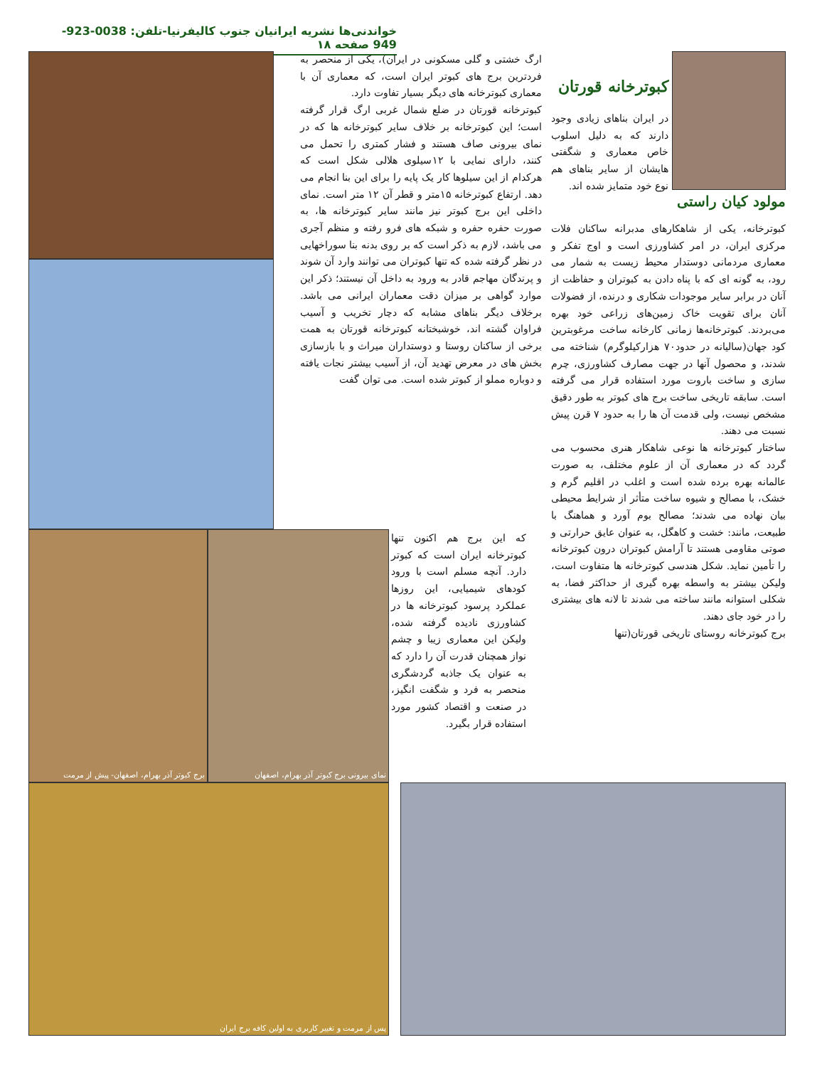خواندنی‌ها نشریه ایرانیان جنوب کالیفرنیا-تلفن: 0038-923-949 صفحه ۱۸
کبوترخانه قورتان
در ایران بناهای زیادی وجود دارند که به دلیل اسلوب خاص معماری و شگفتی هایشان از سایر بناهای هم نوع خود متمایز شده اند.
مولود کیان راستی
کبوترخانه، یکی از شاهکارهای مدبرانه ساکنان فلات مرکزی ایران، در امر کشاورزی است و اوج تفکر و معماری مردمانی دوستدار محیط زیست به شمار می رود، به گونه ای که با پناه دادن به کبوتران و حفاظت از آنان در برابر سایر موجودات شکاری و درنده، از فضولات آنان برای تقویت خاک زمین‌های زراعی خود بهره می‌بردند. کبوترخانه‌ها زمانی کارخانه ساخت مرغوبترین کود جهان(سالیانه در حدود۷۰ هزارکیلوگرم) شناخته می شدند، و محصول آنها در جهت مصارف کشاورزی، چرم سازی و ساخت باروت مورد استفاده قرار می گرفته است. سابقه تاریخی ساخت برج های کبوتر به طور دقیق مشخص نیست، ولی قدمت آن ها را به حدود ۷ قرن پیش نسبت می دهند.
ساختار کبوترخانه ها نوعی شاهکار هنری محسوب می گردد که در معماری آن از علوم مختلف، به صورت عالمانه بهره برده شده است و اغلب در اقلیم گرم و خشک، با مصالح و شیوه ساخت متأثر از شرایط محیطی بیان نهاده می شدند؛ مصالح بوم آورد و هماهنگ با طبیعت، مانند: خشت و کاهگل، به عنوان عایق حرارتی و صوتی مقاومی هستند تا آرامش کبوتران درون کبوترخانه را تأمین نماید. شکل هندسی کبوترخانه ها متفاوت است، ولیکن بیشتر به واسطه بهره گیری از حداکثر فضا، به شکلی استوانه مانند ساخته می شدند تا لانه های بیشتری را در خود جای دهند.
برج کبوترخانه روستای تاریخی قورتان(تنها
ارگ خشتی و گلی مسکونی در ایران)، یکی از منحصر به فردترین برج های کبوتر ایران است، که معماری آن با معماری کبوترخانه های دیگر بسیار تفاوت دارد.
کبوترخانه قورتان در ضلع شمال غربی ارگ قرار گرفته است؛ این کبوترخانه بر خلاف سایر کبوترخانه ها که در نمای بیرونی صاف هستند و فشار کمتری را تحمل می کنند، دارای نمایی با ۱۲سیلوی هلالی شکل است که هرکدام از این سیلوها کار یک پایه را برای این بنا انجام می دهد. ارتفاع کبوترخانه ۱۵متر و قطر آن ۱۲ متر است. نمای داخلی این برج کبوتر نیز مانند سایر کبوترخانه ها، به صورت حفره حفره و شبکه های فرو رفته و منظم آجری می باشد، لازم به ذکر است که بر روی بدنه بنا سوراخهایی در نظر گرفته شده که تنها کبوتران می توانند وارد آن شوند و پرندگان مهاجم قادر به ورود به داخل آن نیستند؛ ذکر این موارد گواهی بر میزان دقت معماران ایرانی می باشد. برخلاف دیگر بناهای مشابه که دچار تخریب و آسیب فراوان گشته اند، خوشبختانه کبوترخانه قورتان به همت برخی از ساکنان روستا و دوستداران میراث و با بازسازی بخش های در معرض تهدید آن، از آسیب بیشتر نجات یافته و دوباره مملو از کبوتر شده است. می توان گفت
که این برج هم اکنون تنها کبوترخانه ایران است که کبوتر دارد. آنچه مسلم است با ورود کودهای شیمیایی، این روزها عملکرد پرسود کبوترخانه ها در کشاورزی نادیده گرفته شده، ولیکن این معماری زیبا و چشم نواز همچنان قدرت آن را دارد که به عنوان یک جاذبه گردشگری منحصر به فرد و شگفت انگیز، در صنعت و اقتصاد کشور مورد استفاده قرار بگیرد.
برج کبوتر آذر بهرام، اصفهان- پیش از مرمت
نمای بیرونی برج کبوتر آذر بهرام، اصفهان
پس از مرمت و تغییر کاربری به اولین کافه برج ایران